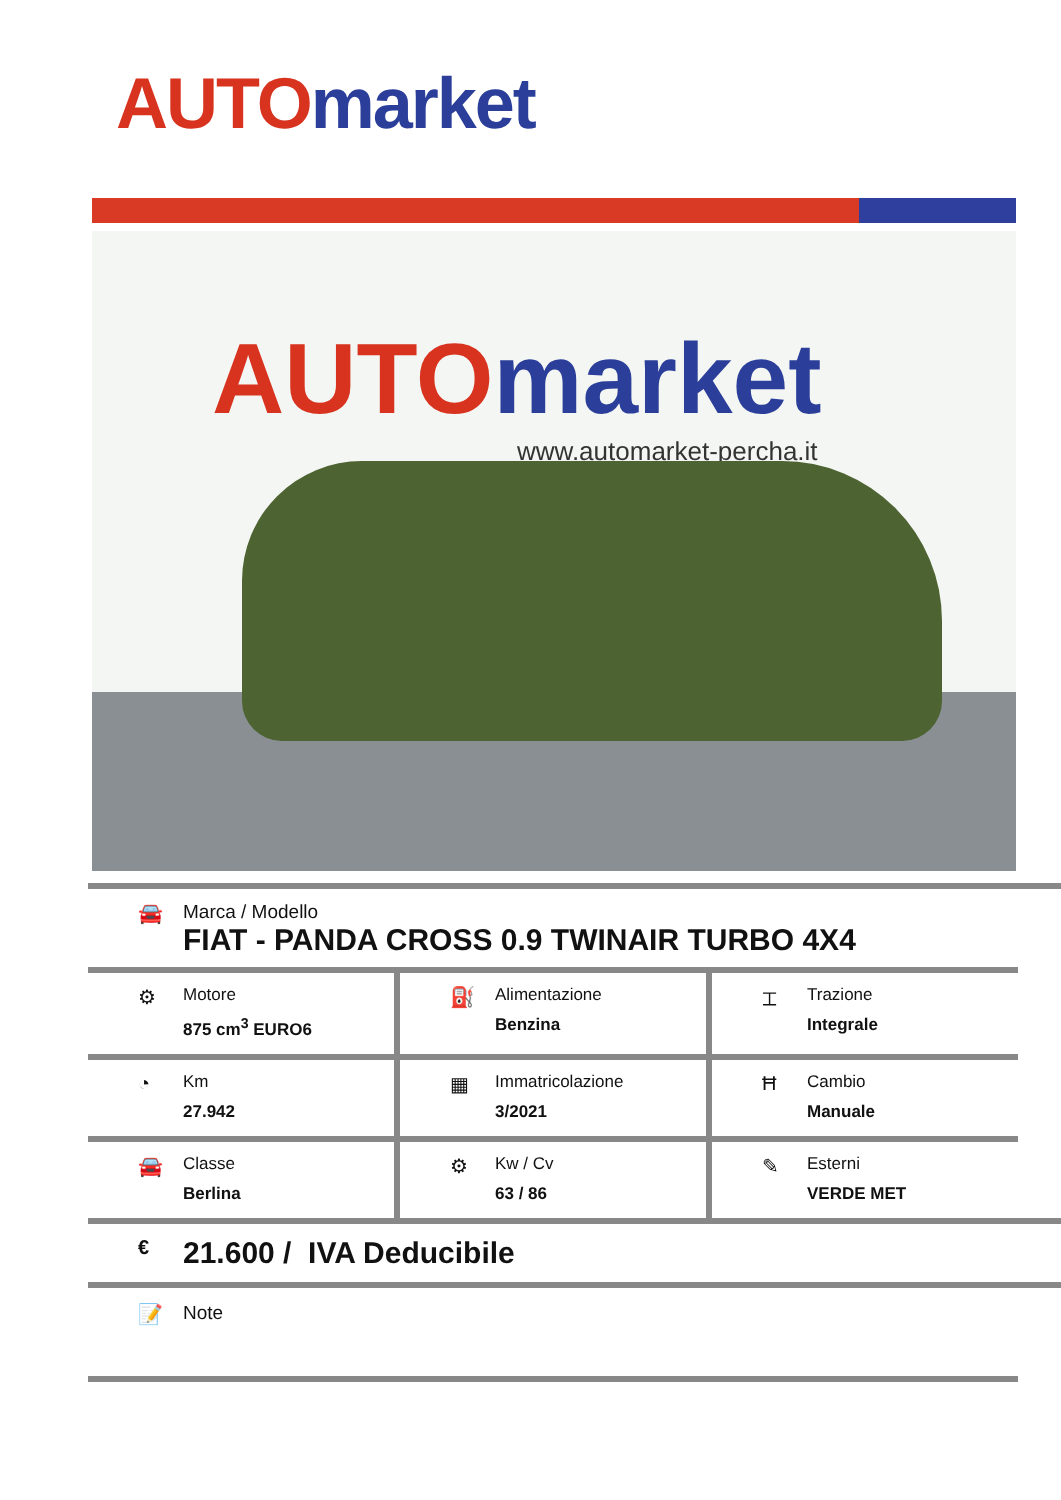AUTO market
AUTO market
www.automarket-percha.it
🚘 Marca / Modello
FIAT - PANDA CROSS 0.9 TWINAIR TURBO 4X4
⚙
Motore
875 cm<sup>3</sup> EURO6
⛽
Alimentazione
Benzina
⌶
Trazione
Integrale
◔
Km
27.942
▦
Immatricolazione
3/2021
Ħ
Cambio
Manuale
🚘
Classe
Berlina
⚙
Kw / Cv
63 / 86
✎
Esterni
VERDE MET
€
21.600 / IVA Deducibile
📝 Note